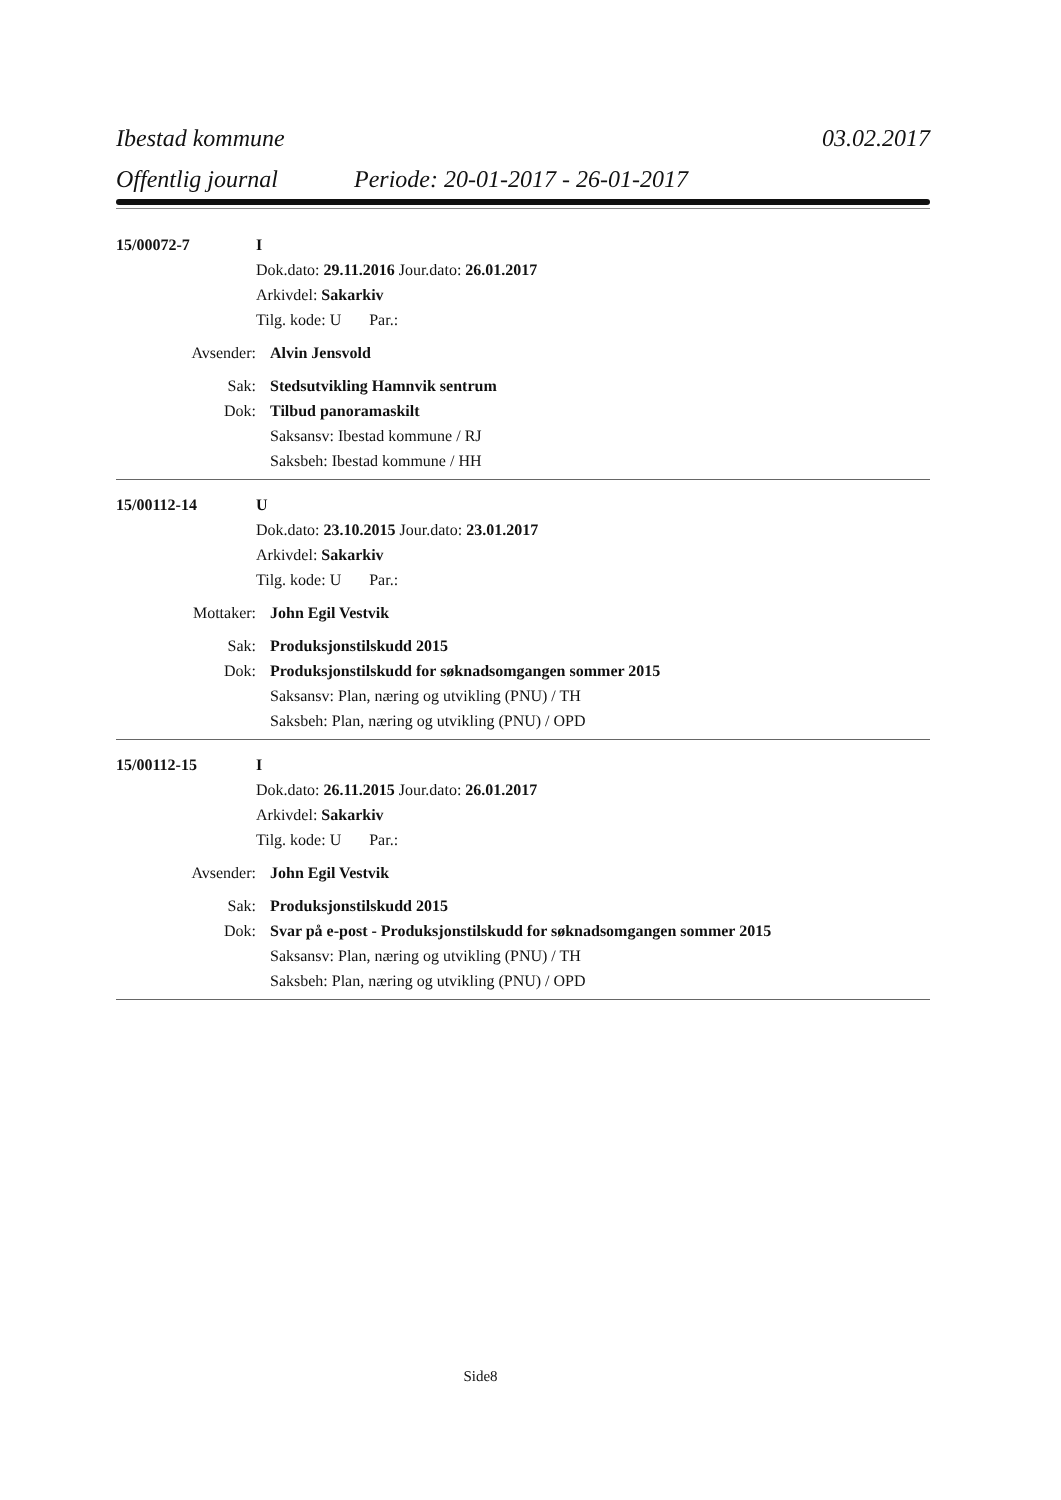Ibestad kommune 03.02.2017
Offentlig journal Periode: 20-01-2017 - 26-01-2017
15/00072-7 I
Dok.dato: 29.11.2016 Jour.dato: 26.01.2017
Arkivdel: Sakarkiv
Tilg. kode: U Par.:
Avsender: Alvin Jensvold
Sak: Stedsutvikling Hamnvik sentrum
Dok: Tilbud panoramaskilt
Saksansv: Ibestad kommune / RJ
Saksbeh: Ibestad kommune / HH
15/00112-14 U
Dok.dato: 23.10.2015 Jour.dato: 23.01.2017
Arkivdel: Sakarkiv
Tilg. kode: U Par.:
Mottaker: John Egil Vestvik
Sak: Produksjonstilskudd 2015
Dok: Produksjonstilskudd for søknadsomgangen sommer 2015
Saksansv: Plan, næring og utvikling (PNU) / TH
Saksbeh: Plan, næring og utvikling (PNU) / OPD
15/00112-15 I
Dok.dato: 26.11.2015 Jour.dato: 26.01.2017
Arkivdel: Sakarkiv
Tilg. kode: U Par.:
Avsender: John Egil Vestvik
Sak: Produksjonstilskudd 2015
Dok: Svar på e-post - Produksjonstilskudd for søknadsomgangen sommer 2015
Saksansv: Plan, næring og utvikling (PNU) / TH
Saksbeh: Plan, næring og utvikling (PNU) / OPD
Side8